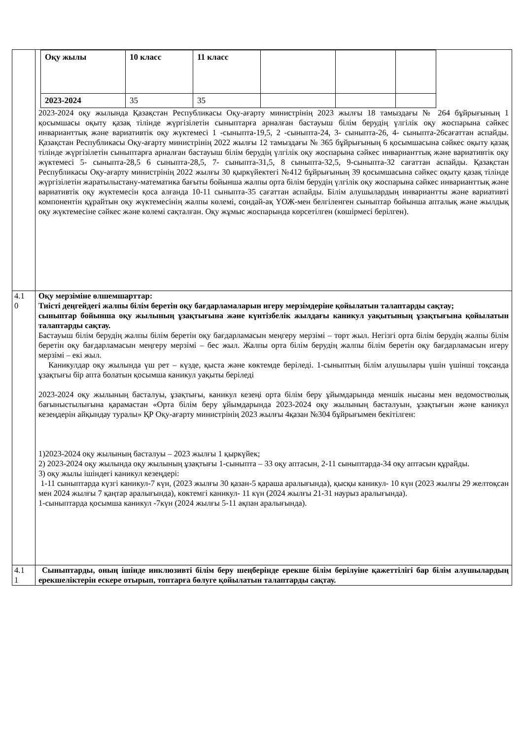| | / Оқу жылы / 10 класс / 11 класс / / / / / 2023-2024 / 35 / 35 / / / / 2023-2024 оқу жылында Қазақстан Республикасы Оқу-ағарту министрінің 2023 жылғы 18 тамыздағы № 264 бұйрығының 1 қосымшасы оқыту қазақ тілінде жүргізілетін сыныптарға арналған бастауыш білім берудің үлгілік оқу жоспарына сәйкес инварианттық және вариативтік оқу жүктемесі 1 -сыныпта-19,5, 2 -сыныпта-24, 3- сыныпта-26, 4- сыныпта-26сағаттан аспайды. Қазақстан Республикасы Оқу-ағарту министрінің 2022 жылғы 12 тамыздағы № 365 бұйрығының 6 қосымшасына сәйкес оқыту қазақ тілінде жүргізілетін сыныптарға арналған бастауыш білім берудің үлгілік оқу жоспарына сәйкес инварианттық және вариативтік оқу жүктемесі 5- сыныпта-28,5 6 сыныпта-28,5, 7- сыныпта-31,5, 8 сыныпта-32,5, 9-сыныпта-32 сағаттан аспайды. Қазақстан Республикасы Оқу-ағарту министрінің 2022 жылғы 30 қыркүйектегі №412 бұйрығының 39 қосымшасына сәйкес оқыту қазақ тілінде жүргізілетін жаратылыстану-математика бағыты бойынша жалпы орта білім берудің үлгілік оқу жоспарына сәйкес инварианттық және вариативтік оқу жүктемесін қоса алғанда 10-11 сыныпта-35 сағаттан аспайды. Білім алушылардың инвариантты және вариативті компонентін құрайтын оқу жүктемесінің жалпы көлемі, сондай-ақ ҮОЖ-мен белгіленген сыныптар бойынша апталық және жылдық оқу жүктемесіне сәйкес және көлемі сақталған. Оқу жұмыс жоспарында көрсетілген (көшірмесі берілген). |
| 4.1 0 | Оқу мерзіміне өлшемшарттар: Тиісті деңгейдегі жалпы білім беретін оқу бағдарламаларын игеру мерзімдеріне қойылатын талаптарды сақтау; сыныптар бойынша оқу жылының ұзақтығына және күнтізбелік жылдағы каникул уақытының ұзақтығына қойылатын талаптарды сақтау. Бастауыш білім берудің жалпы білім беретін оқу бағдарламасын меңгеру мерзімі – төрт жыл. Негізгі орта білім берудің жалпы білім беретін оқу бағдарламасын меңгеру мерзімі – бес жыл. Жалпы орта білім берудің жалпы білім беретін оқу бағдарламасын игеру мерзімі – екі жыл. Каникулдар оқу жылында үш рет – күзде, қыста және көктемде беріледі. 1-сыныптың білім алушылары үшін үшінші тоқсанда ұзақтығы бір апта болатын қосымша каникул уақыты беріледі 2023-2024 оқу жылының басталуы, ұзақтығы, каникул кезеңі орта білім беру ұйымдарында меншік нысаны мен ведомостволық бағыныстылығына қарамастан «Орта білім беру ұйымдарында 2023-2024 оқу жылының басталуын, ұзақтығын және каникул кезеңдерін айқындау туралы» ҚР Оқу-ағарту министрінің 2023 жылғы 4қазан №304 бұйрығымен бекітілген: 1)2023-2024 оқу жылының басталуы – 2023 жылғы 1 қыркүйек; 2) 2023-2024 оқу жылында оқу жылының ұзақтығы 1-сыныпта – 33 оқу аптасын, 2-11 сыныптарда-34 оқу аптасын құрайды. 3) оқу жылы ішіндегі каникул кезеңдері: 1-11 сыныптарда күзгі каникул-7 күн, (2023 жылғы 30 қазан-5 қараша аралығында), қысқы каникул- 10 күн (2023 жылғы 29 желтоқсан мен 2024 жылғы 7 қаңтар аралығында), көктемгі каникул- 11 күн (2024 жылғы 21-31 наурыз аралығында). 1-сыныптарда қосымша каникул -7күн (2024 жылғы 5-11 ақпан аралығында). |
| 4.1 1 | Сыныптарды, оның ішінде инклюзивті білім беру шеңберінде ерекше білім берілуіне қажеттілігі бар білім алушылардың ерекшеліктерін ескере отырып, топтарға бөлуге қойылатын талаптарды сақтау. |